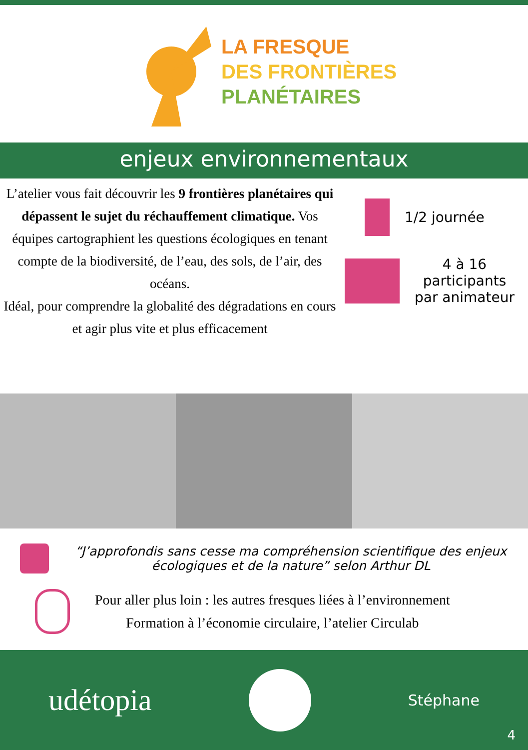LA FRESQUE
DES FRONTIÈRES
PLANÉTAIRES
enjeux environnementaux
L’atelier vous fait découvrir les 9 frontières planétaires qui dépassent le sujet du réchauffement climatique. Vos équipes cartographient les questions écologiques en tenant compte de la biodiversité, de l’eau, des sols, de l’air, des océans.
Idéal, pour comprendre la globalité des dégradations en cours et agir plus vite et plus efficacement
1/2 journée
4 à 16
participants
par animateur
“J’approfondis sans cesse ma compréhension scientifique des enjeux écologiques et de la nature” selon Arthur DL
Pour aller plus loin : les autres fresques liées à l’environnement
Formation à l’économie circulaire, l’atelier Circulab
udétopia
Stéphane
4